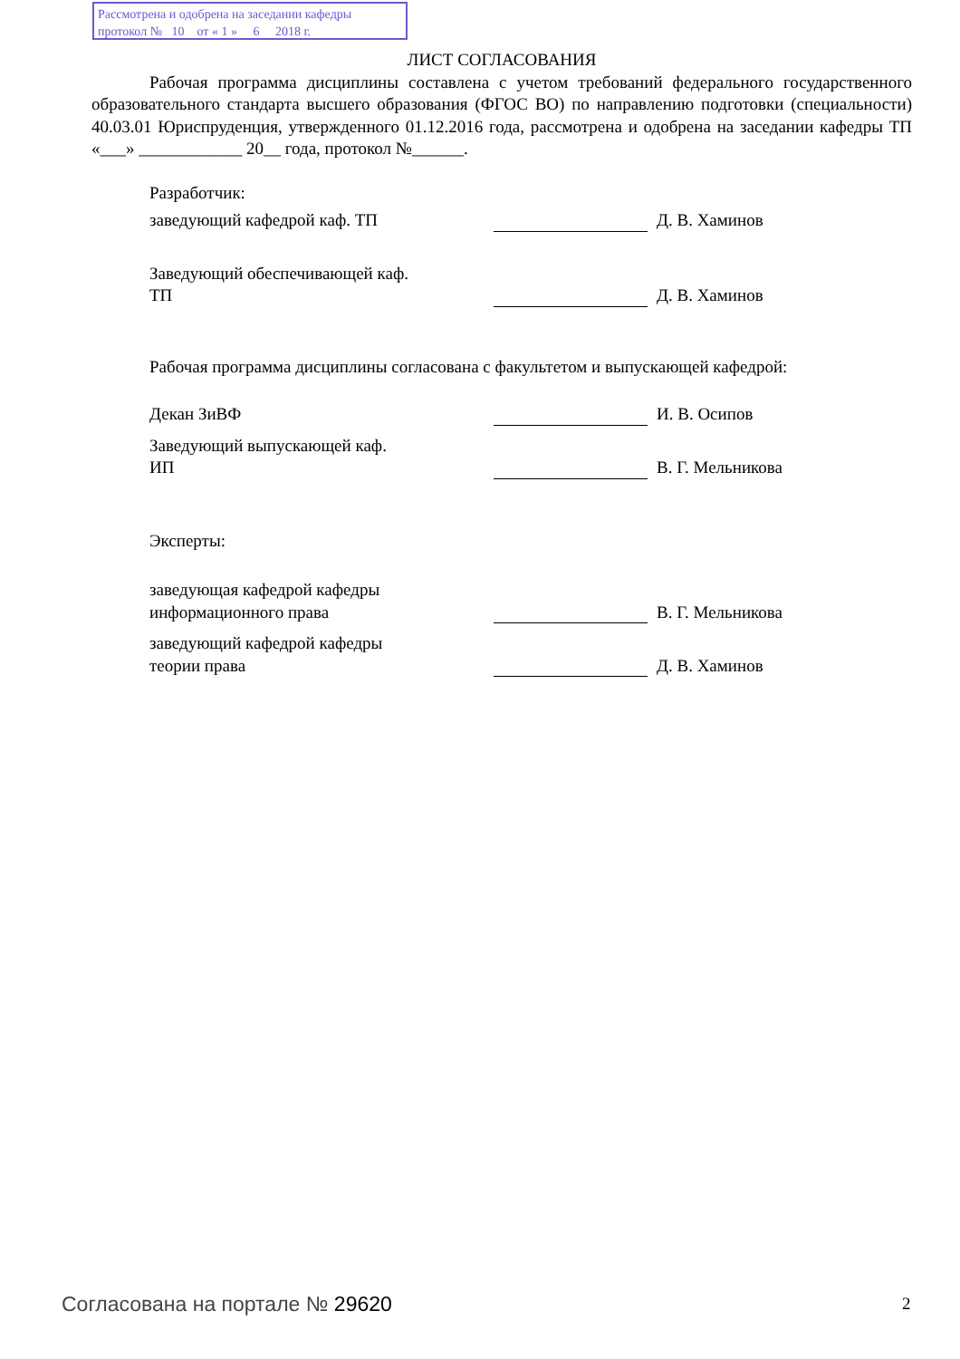Рассмотрена и одобрена на заседании кафедры
протокол № 10 от « 1 » 6 2018 г.
ЛИСТ СОГЛАСОВАНИЯ
Рабочая программа дисциплины составлена с учетом требований федерального государственного образовательного стандарта высшего образования (ФГОС ВО) по направлению подготовки (специальности) 40.03.01 Юриспруденция, утвержденного 01.12.2016 года, рассмотрена и одобрена на заседании кафедры ТП «___» ____________ 20__ года, протокол №______.
Разработчик:
заведующий кафедрой каф. ТП
Д. В. Хаминов
Заведующий обеспечивающей каф.
ТП
Д. В. Хаминов
Рабочая программа дисциплины согласована с факультетом и выпускающей кафедрой:
Декан ЗиВФ
И. В. Осипов
Заведующий выпускающей каф.
ИП
В. Г. Мельникова
Эксперты:
заведующая кафедрой кафедры информационного права
В. Г. Мельникова
заведующий кафедрой кафедры
теории права
Д. В. Хаминов
Согласована на портале № 29620 2